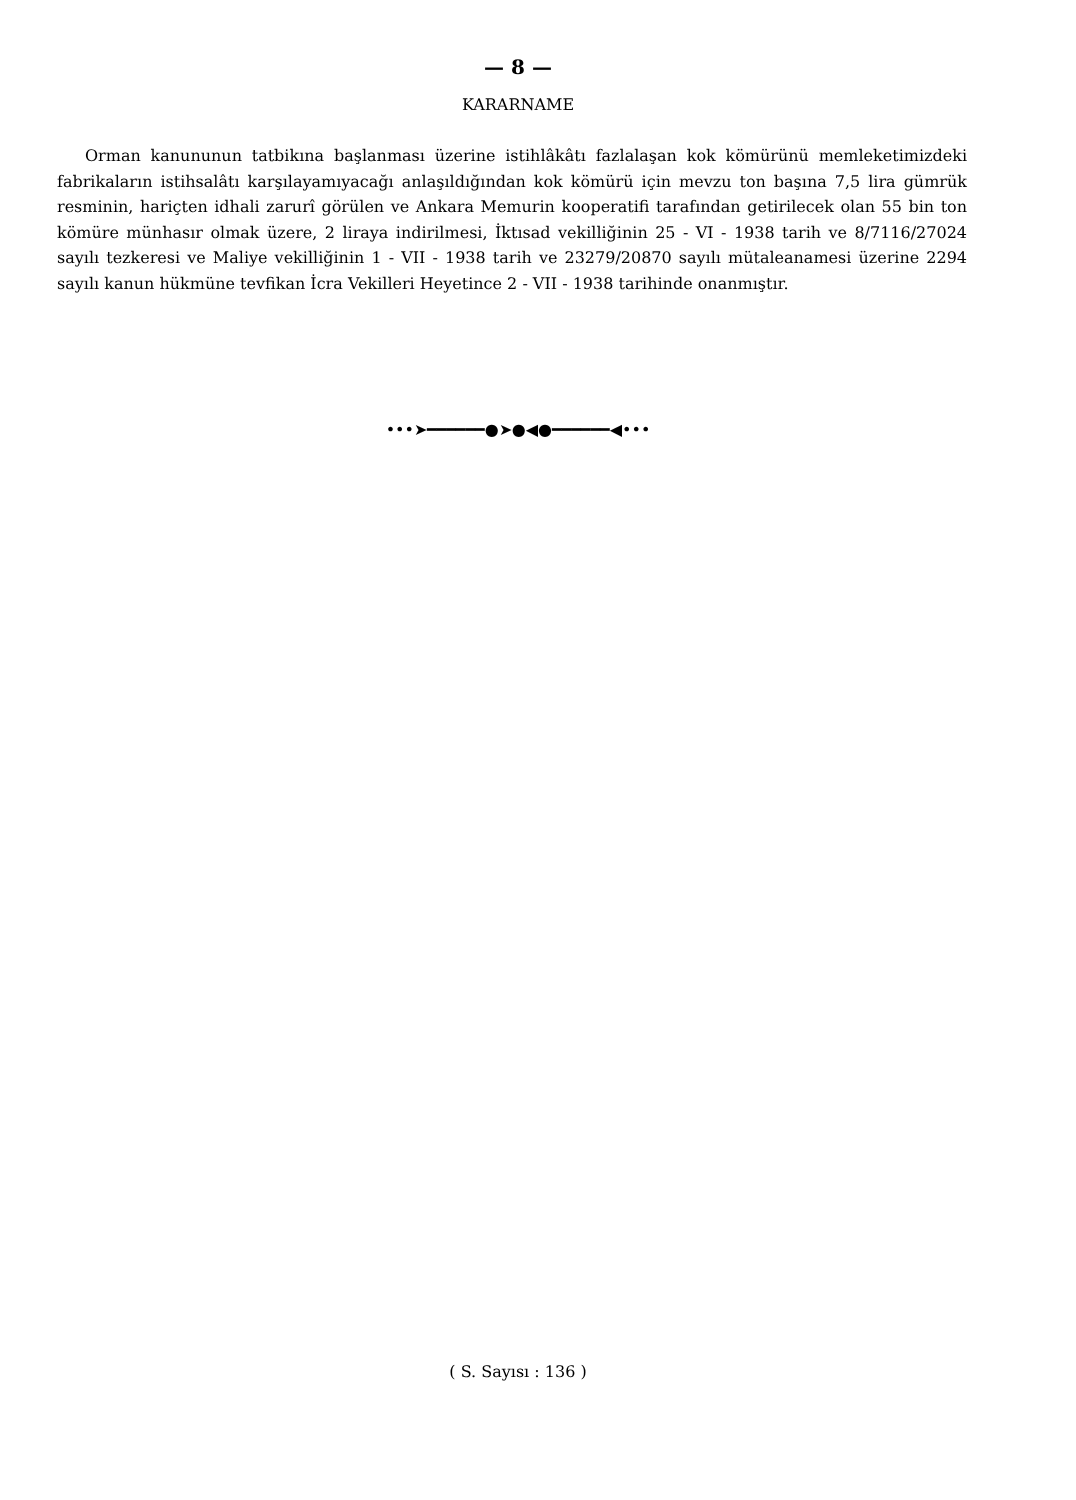— 8 —
KARARNAME
Orman kanununun tatbikına başlanması üzerine istihlâkâtı fazlalaşan kok kömürünü memleketimizdeki fabrikaların istihsalâtı karşılayamıyacağı anlaşıldığından kok kömürü için mevzu ton başına 7,5 lira gümrük resminin, hariçten idhali zarurî görülen ve Ankara Memurin kooperatifi tarafından getirilecek olan 55 bin ton kömüre münhasır olmak üzere, 2 liraya indirilmesi, İktısad vekilliğinin 25 - VI - 1938 tarih ve 8/7116/27024 sayılı tezkeresi ve Maliye vekilliğinin 1 - VII - 1938 tarih ve 23279/20870 sayılı mütaleanamesi üzerine 2294 sayılı kanun hükmüne tevfikan İcra Vekilleri Heyetince 2 - VII - 1938 tarihinde onanmıştır.
•••➤━━━━━━●➤●◀●━━━━━━◀•••
( S. Sayısı : 136 )